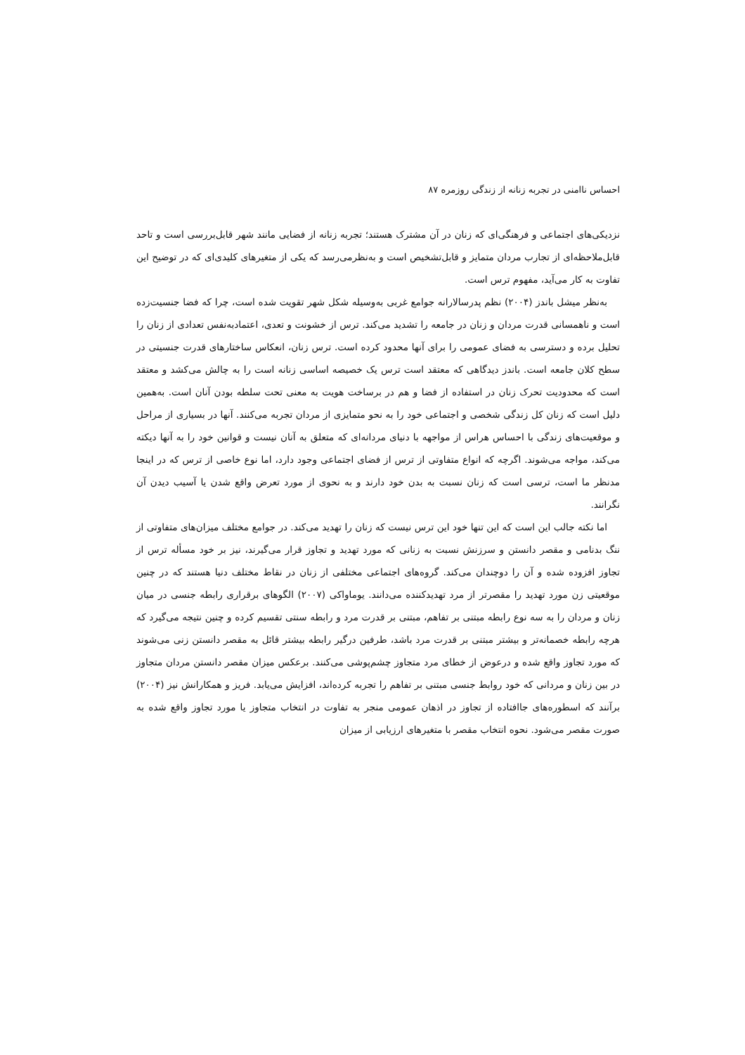احساس ناامنی در تجربه زنانه از زندگی روزمره ۸۷
نزدیکی‌های اجتماعی و فرهنگی‌ای که زنان در آن مشترک هستند؛ تجربه زنانه از فضایی مانند شهر قابل‌بررسی است و تاحد قابل‌ملاحظه‌ای از تجارب مردان متمایز و قابل‌تشخیص است و به‌نظرمی‌رسد که یکی از متغیرهای کلیدی‌ای که در توضیح این تفاوت به کار می‌آید، مفهوم ترس است.
به‌نظر میشل باندز (۲۰۰۴) نظم پدرسالارانه جوامع غربی به‌وسیله شکل شهر تقویت شده است، چرا که فضا جنسیت‌زده است و ناهمسانی قدرت مردان و زنان در جامعه را تشدید می‌کند. ترس از خشونت و تعدی، اعتمادبه‌نفس تعدادی از زنان را تحلیل برده و دسترسی به فضای عمومی را برای آنها محدود کرده است. ترس زنان، انعکاس ساختارهای قدرت جنسیتی در سطح کلان جامعه است. باندز دیدگاهی که معتقد است ترس یک خصیصه اساسی زنانه است را به چالش می‌کشد و معتقد است که محدودیت تحرک زنان در استفاده از فضا و هم در برساخت هویت به معنی تحت سلطه بودن آنان است. به‌همین دلیل است که زنان کل زندگی شخصی و اجتماعی خود را به نحو متمایزی از مردان تجربه می‌کنند. آنها در بسیاری از مراحل و موقعیت‌های زندگی با احساس هراس از مواجهه با دنیای مردانه‌ای که متعلق به آنان نیست و قوانین خود را به آنها دیکته می‌کند، مواجه می‌شوند. اگرچه که انواع متفاوتی از ترس از فضای اجتماعی وجود دارد، اما نوع خاصی از ترس که در اینجا مدنظر ما است، ترسی است که زنان نسبت به بدن خود دارند و به نحوی از مورد تعرض واقع شدن یا آسیب دیدن آن نگرانند.
اما نکته جالب این است که این تنها خود این ترس نیست که زنان را تهدید می‌کند. در جوامع مختلف میزان‌های متفاوتی از ننگ بدنامی و مقصر دانستن و سرزنش نسبت به زنانی که مورد تهدید و تجاوز قرار می‌گیرند، نیز بر خود مسأله ترس از تجاوز افزوده شده و آن را دوچندان می‌کند. گروه‌های اجتماعی مختلفی از زنان در نقاط مختلف دنیا هستند که در چنین موقعیتی زن مورد تهدید را مقصرتر از مرد تهدیدکننده می‌دانند. یوماواکی (۲۰۰۷) الگوهای برقراری رابطه جنسی در میان زنان و مردان را به سه نوع رابطه مبتنی بر تفاهم، مبتنی بر قدرت مرد و رابطه سنتی تقسیم کرده و چنین نتیجه می‌گیرد که هرچه رابطه خصمانه‌تر و بیشتر مبتنی بر قدرت مرد باشد، طرفین درگیر رابطه بیشتر قائل به مقصر دانستن زنی می‌شوند که مورد تجاوز واقع شده و درعوض از خطای مرد متجاوز چشم‌پوشی می‌کنند. برعکس میزان مقصر دانستن مردان متجاوز در بین زنان و مردانی که خود روابط جنسی مبتنی بر تفاهم را تجربه کرده‌اند، افزایش می‌یابد. فریز و همکارانش نیز (۲۰۰۴) برآنند که اسطوره‌های جاافتاده از تجاوز در اذهان عمومی منجر به تفاوت در انتخاب متجاوز یا مورد تجاوز واقع شده به صورت مقصر می‌شود. نحوه انتخاب مقصر با متغیرهای ارزیابی از میزان